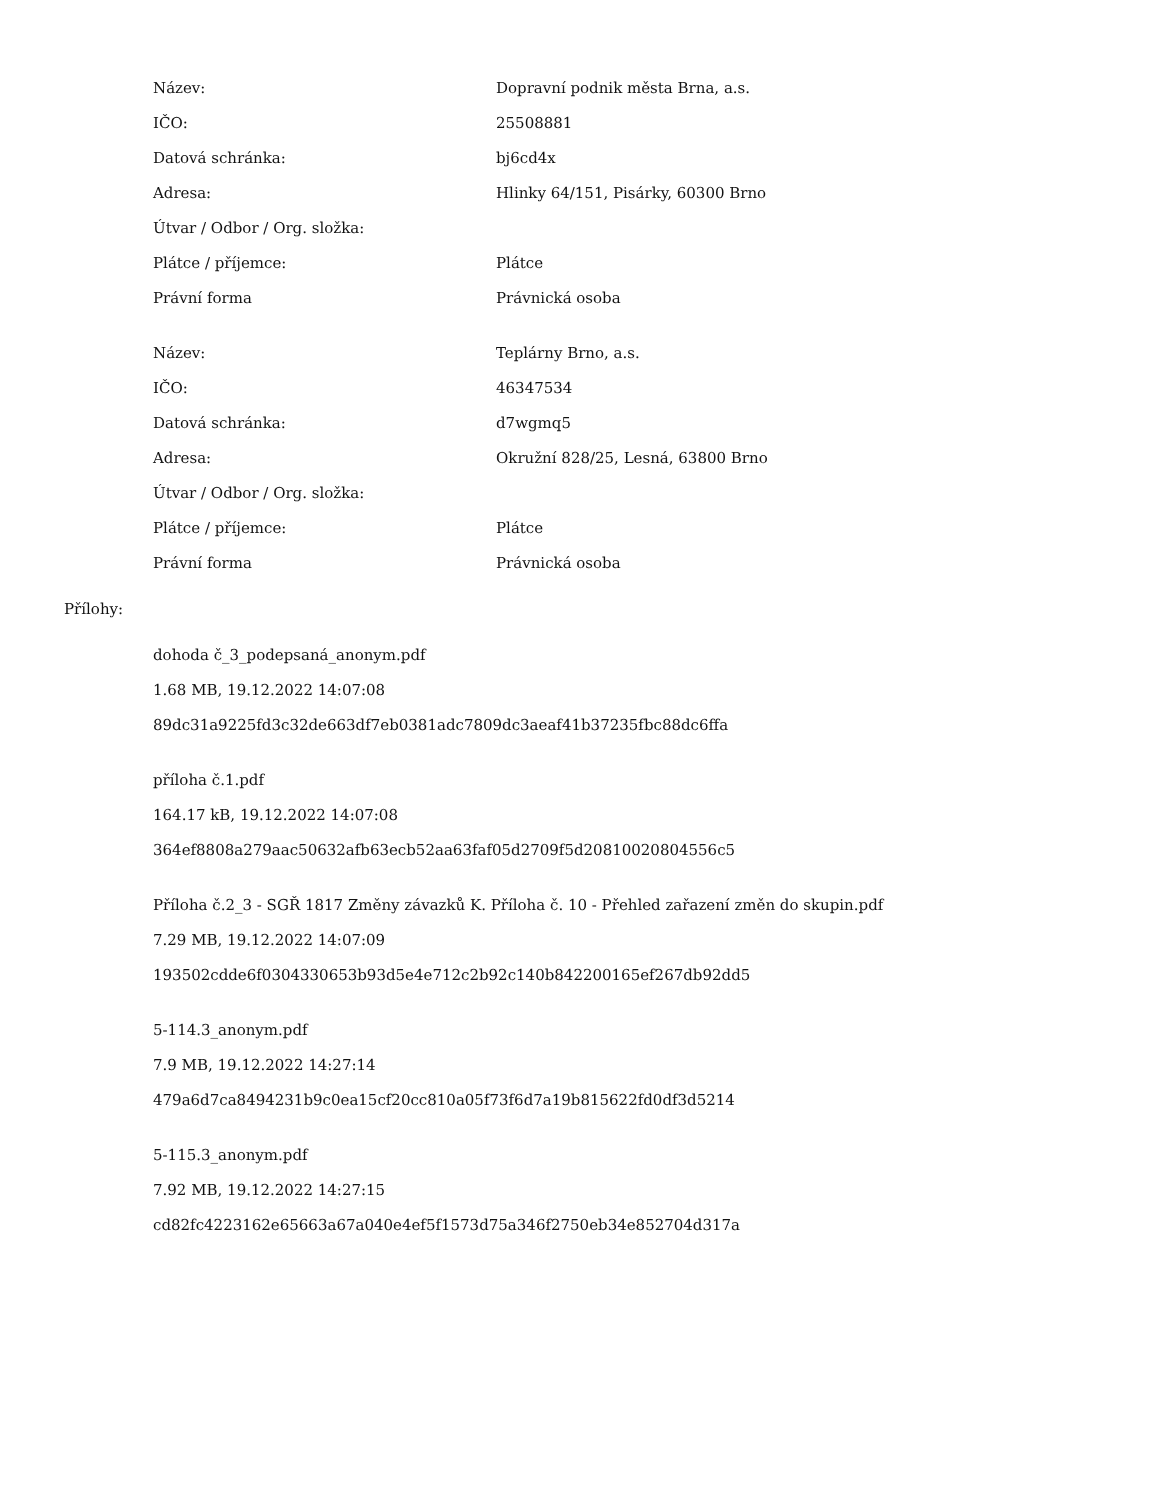| Název: | Dopravní podnik města Brna, a.s. |
| IČO: | 25508881 |
| Datová schránka: | bj6cd4x |
| Adresa: | Hlinky 64/151, Pisárky, 60300 Brno |
| Útvar / Odbor / Org. složka: | |
| Plátce / příjemce: | Plátce |
| Právní forma | Právnická osoba |
| Název: | Teplárny Brno, a.s. |
| IČO: | 46347534 |
| Datová schránka: | d7wgmq5 |
| Adresa: | Okružní 828/25, Lesná, 63800 Brno |
| Útvar / Odbor / Org. složka: | |
| Plátce / příjemce: | Plátce |
| Právní forma | Právnická osoba |
Přílohy:
dohoda č_3_podepsaná_anonym.pdf
1.68 MB, 19.12.2022 14:07:08
89dc31a9225fd3c32de663df7eb0381adc7809dc3aeaf41b37235fbc88dc6ffa
příloha č.1.pdf
164.17 kB, 19.12.2022 14:07:08
364ef8808a279aac50632afb63ecb52aa63faf05d2709f5d20810020804556c5
Příloha č.2_3 - SGŘ 1817 Změny závazků K. Příloha č. 10 - Přehled zařazení změn do skupin.pdf
7.29 MB, 19.12.2022 14:07:09
193502cdde6f0304330653b93d5e4e712c2b92c140b842200165ef267db92dd5
5-114.3_anonym.pdf
7.9 MB, 19.12.2022 14:27:14
479a6d7ca8494231b9c0ea15cf20cc810a05f73f6d7a19b815622fd0df3d5214
5-115.3_anonym.pdf
7.92 MB, 19.12.2022 14:27:15
cd82fc4223162e65663a67a040e4ef5f1573d75a346f2750eb34e852704d317a